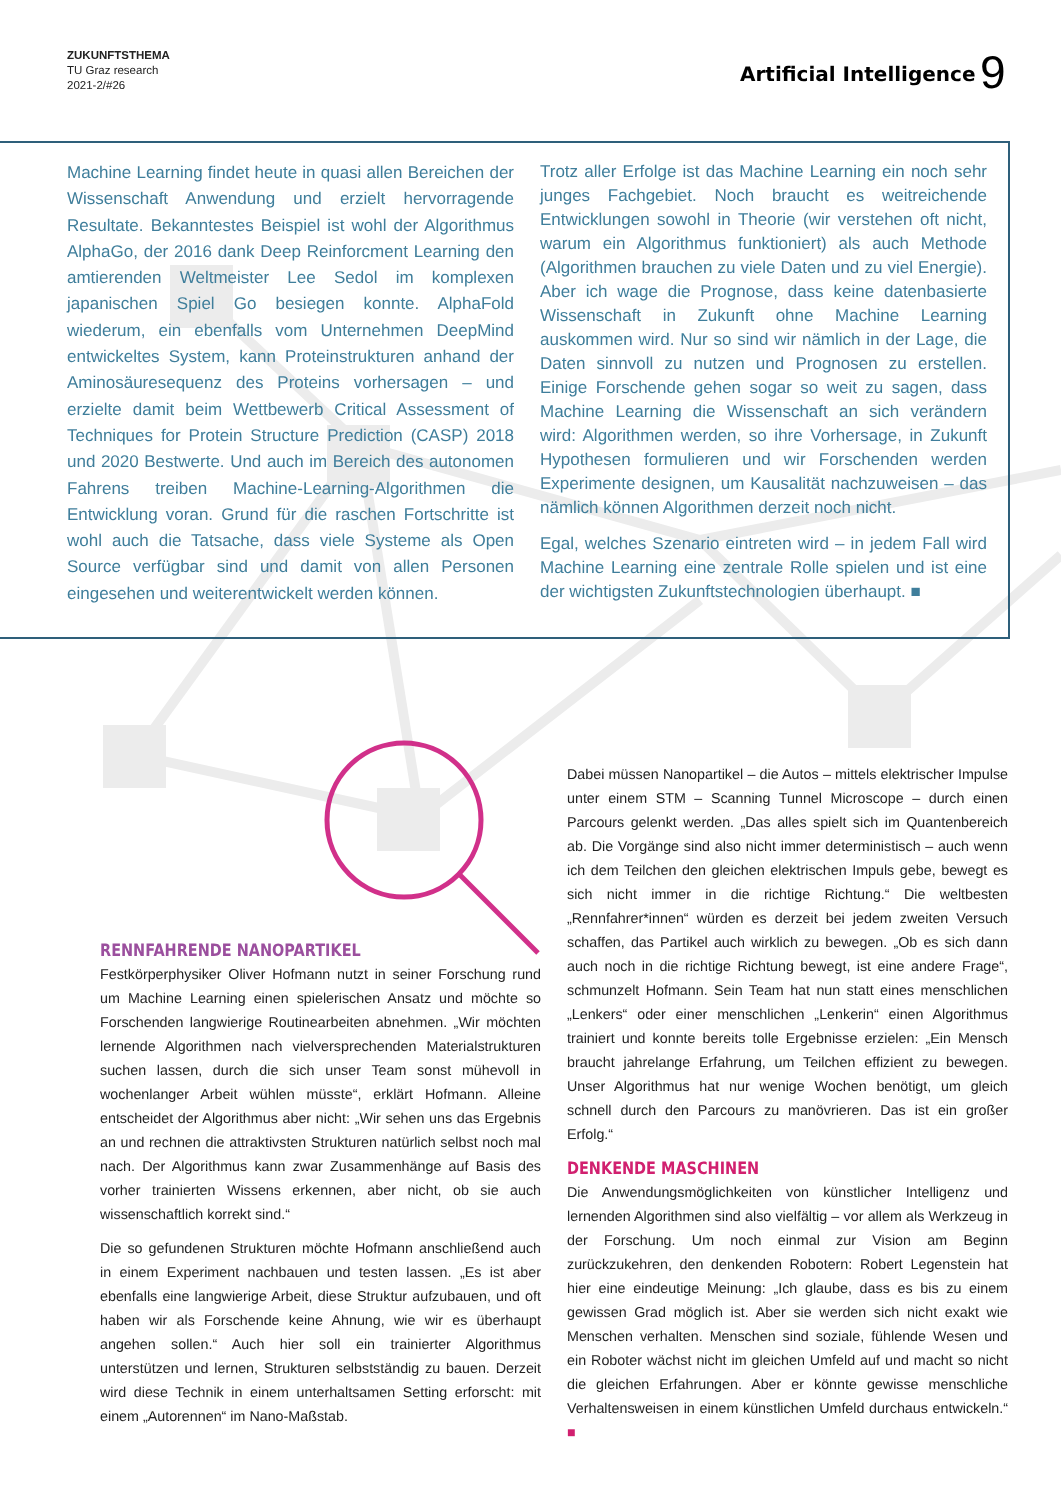ZUKUNFTSTHEMA
TU Graz research
2021-2/#26
Artificial Intelligence 9
Machine Learning findet heute in quasi allen Bereichen der Wissenschaft Anwendung und erzielt hervorragende Resultate. Bekanntestes Beispiel ist wohl der Algorithmus AlphaGo, der 2016 dank Deep Reinforcment Learning den amtierenden Weltmeister Lee Sedol im komplexen japanischen Spiel Go besiegen konnte. AlphaFold wiederum, ein ebenfalls vom Unternehmen DeepMind entwickeltes System, kann Proteinstrukturen anhand der Aminosäuresequenz des Proteins vorhersagen – und erzielte damit beim Wettbewerb Critical Assessment of Techniques for Protein Structure Prediction (CASP) 2018 und 2020 Bestwerte. Und auch im Bereich des autonomen Fahrens treiben Machine-Learning-Algorithmen die Entwicklung voran. Grund für die raschen Fortschritte ist wohl auch die Tatsache, dass viele Systeme als Open Source verfügbar sind und damit von allen Personen eingesehen und weiterentwickelt werden können.
Trotz aller Erfolge ist das Machine Learning ein noch sehr junges Fachgebiet. Noch braucht es weitreichende Entwicklungen sowohl in Theorie (wir verstehen oft nicht, warum ein Algorithmus funktioniert) als auch Methode (Algorithmen brauchen zu viele Daten und zu viel Energie). Aber ich wage die Prognose, dass keine datenbasierte Wissenschaft in Zukunft ohne Machine Learning auskommen wird. Nur so sind wir nämlich in der Lage, die Daten sinnvoll zu nutzen und Prognosen zu erstellen. Einige Forschende gehen sogar so weit zu sagen, dass Machine Learning die Wissenschaft an sich verändern wird: Algorithmen werden, so ihre Vorhersage, in Zukunft Hypothesen formulieren und wir Forschenden werden Experimente designen, um Kausalität nachzuweisen – das nämlich können Algorithmen derzeit noch nicht.
Egal, welches Szenario eintreten wird – in jedem Fall wird Machine Learning eine zentrale Rolle spielen und ist eine der wichtigsten Zukunftstechnologien überhaupt. ■
RENNFAHRENDE NANOPARTIKEL
Festkörperphysiker Oliver Hofmann nutzt in seiner Forschung rund um Machine Learning einen spielerischen Ansatz und möchte so Forschenden langwierige Routinearbeiten abnehmen. „Wir möchten lernende Algorithmen nach vielversprechenden Materialstrukturen suchen lassen, durch die sich unser Team sonst mühevoll in wochenlanger Arbeit wühlen müsste“, erklärt Hofmann. Alleine entscheidet der Algorithmus aber nicht: „Wir sehen uns das Ergebnis an und rechnen die attraktivsten Strukturen natürlich selbst noch mal nach. Der Algorithmus kann zwar Zusammenhänge auf Basis des vorher trainierten Wissens erkennen, aber nicht, ob sie auch wissenschaftlich korrekt sind.“
Die so gefundenen Strukturen möchte Hofmann anschließend auch in einem Experiment nachbauen und testen lassen. „Es ist aber ebenfalls eine langwierige Arbeit, diese Struktur aufzubauen, und oft haben wir als Forschende keine Ahnung, wie wir es überhaupt angehen sollen.“ Auch hier soll ein trainierter Algorithmus unterstützen und lernen, Strukturen selbstständig zu bauen. Derzeit wird diese Technik in einem unterhaltsamen Setting erforscht: mit einem „Autorennen“ im Nano-Maßstab.
Dabei müssen Nanopartikel – die Autos – mittels elektrischer Impulse unter einem STM – Scanning Tunnel Microscope – durch einen Parcours gelenkt werden. „Das alles spielt sich im Quantenbereich ab. Die Vorgänge sind also nicht immer deterministisch – auch wenn ich dem Teilchen den gleichen elektrischen Impuls gebe, bewegt es sich nicht immer in die richtige Richtung.“ Die weltbesten „Rennfahrer*innen“ würden es derzeit bei jedem zweiten Versuch schaffen, das Partikel auch wirklich zu bewegen. „Ob es sich dann auch noch in die richtige Richtung bewegt, ist eine andere Frage“, schmunzelt Hofmann. Sein Team hat nun statt eines menschlichen „Lenkers“ oder einer menschlichen „Lenkerin“ einen Algorithmus trainiert und konnte bereits tolle Ergebnisse erzielen: „Ein Mensch braucht jahrelange Erfahrung, um Teilchen effizient zu bewegen. Unser Algorithmus hat nur wenige Wochen benötigt, um gleich schnell durch den Parcours zu manövrieren. Das ist ein großer Erfolg.“
DENKENDE MASCHINEN
Die Anwendungsmöglichkeiten von künstlicher Intelligenz und lernenden Algorithmen sind also vielfältig – vor allem als Werkzeug in der Forschung. Um noch einmal zur Vision am Beginn zurückzukehren, den denkenden Robotern: Robert Legenstein hat hier eine eindeutige Meinung: „Ich glaube, dass es bis zu einem gewissen Grad möglich ist. Aber sie werden sich nicht exakt wie Menschen verhalten. Menschen sind soziale, fühlende Wesen und ein Roboter wächst nicht im gleichen Umfeld auf und macht so nicht die gleichen Erfahrungen. Aber er könnte gewisse menschliche Verhaltensweisen in einem künstlichen Umfeld durchaus entwickeln.“ ■